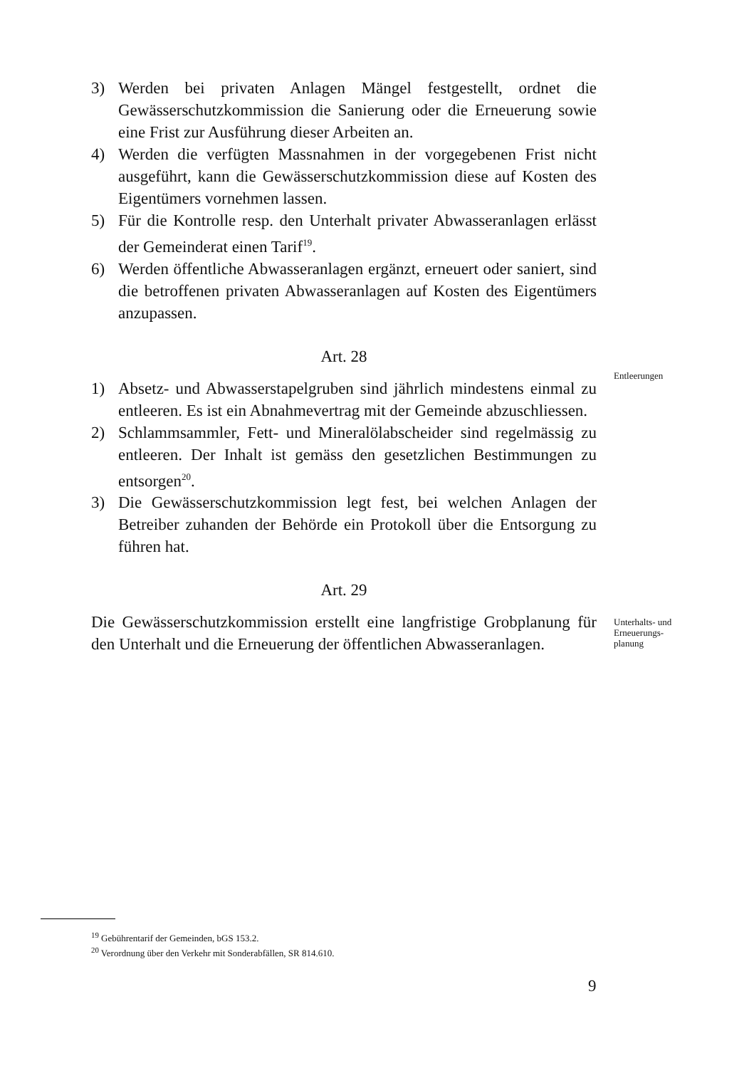3) Werden bei privaten Anlagen Mängel festgestellt, ordnet die Gewässerschutzkommission die Sanierung oder die Erneuerung sowie eine Frist zur Ausführung dieser Arbeiten an.
4) Werden die verfügten Massnahmen in der vorgegebenen Frist nicht ausgeführt, kann die Gewässerschutzkommission diese auf Kosten des Eigentümers vornehmen lassen.
5) Für die Kontrolle resp. den Unterhalt privater Abwasseranlagen erlässt der Gemeinderat einen Tarif<sup>19</sup>.
6) Werden öffentliche Abwasseranlagen ergänzt, erneuert oder saniert, sind die betroffenen privaten Abwasseranlagen auf Kosten des Eigentümers anzupassen.
Art. 28
1) Absetz- und Abwasserstapelgruben sind jährlich mindestens einmal zu entleeren. Es ist ein Abnahmevertrag mit der Gemeinde abzuschliessen.
2) Schlammsammler, Fett- und Mineralölabscheider sind regelmässig zu entleeren. Der Inhalt ist gemäss den gesetzlichen Bestimmungen zu entsorgen<sup>20</sup>.
3) Die Gewässerschutzkommission legt fest, bei welchen Anlagen der Betreiber zuhanden der Behörde ein Protokoll über die Entsorgung zu führen hat.
Art. 29
Die Gewässerschutzkommission erstellt eine langfristige Grobplanung für den Unterhalt und die Erneuerung der öffentlichen Abwasseranlagen.
Entleerungen
Unterhalts- und Erneuerungs-
planung
<sup>19</sup> Gebührentarif der Gemeinden, bGS 153.2.
<sup>20</sup> Verordnung über den Verkehr mit Sonderabfällen, SR 814.610.
9